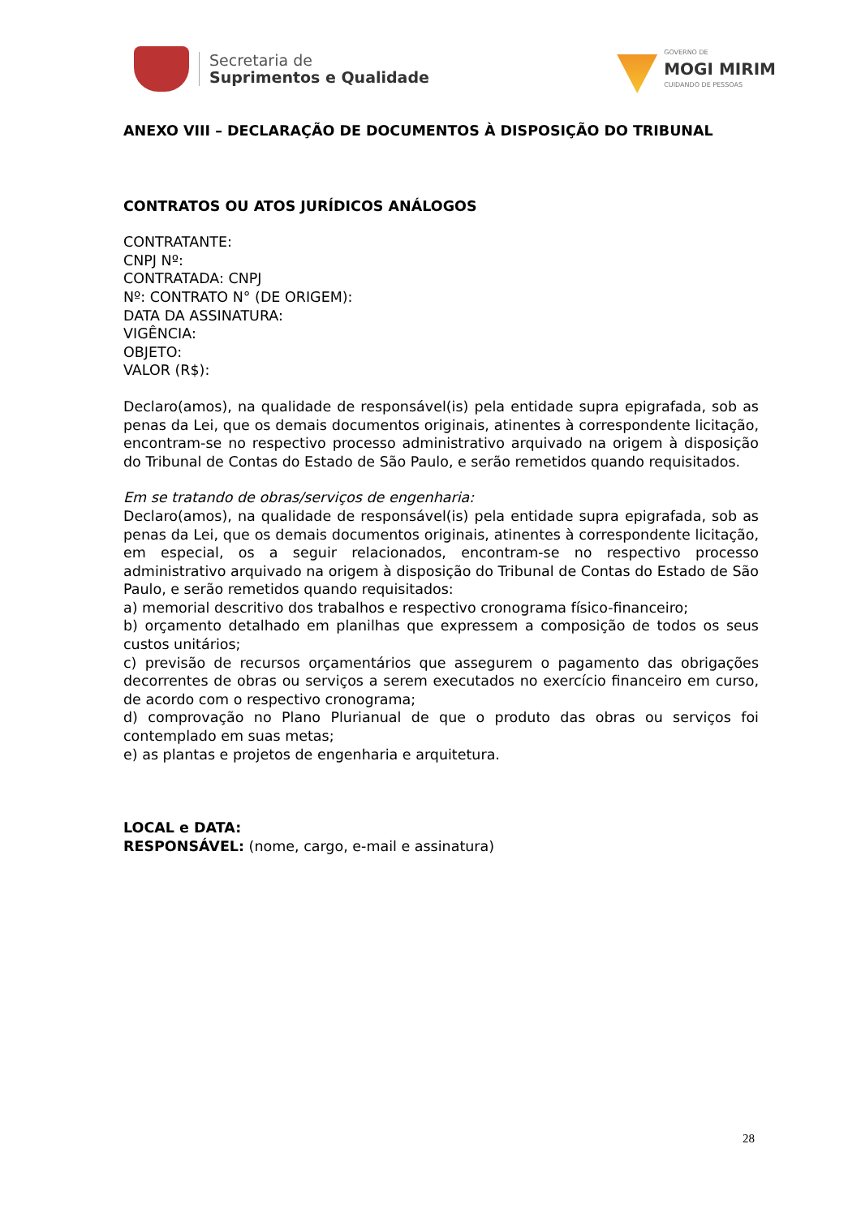Secretaria de
Suprimentos e Qualidade
GOVERNO DE
MOGI MIRIM
CUIDANDO DE PESSOAS
ANEXO VIII – DECLARAÇÃO DE DOCUMENTOS À DISPOSIÇÃO DO TRIBUNAL
CONTRATOS OU ATOS JURÍDICOS ANÁLOGOS
CONTRATANTE:
CNPJ Nº:
CONTRATADA: CNPJ
Nº: CONTRATO N° (DE ORIGEM):
DATA DA ASSINATURA:
VIGÊNCIA:
OBJETO:
VALOR (R$):
Declaro(amos), na qualidade de responsável(is) pela entidade supra epigrafada, sob as penas da Lei, que os demais documentos originais, atinentes à correspondente licitação, encontram-se no respectivo processo administrativo arquivado na origem à disposição do Tribunal de Contas do Estado de São Paulo, e serão remetidos quando requisitados.
Em se tratando de obras/serviços de engenharia:
Declaro(amos), na qualidade de responsável(is) pela entidade supra epigrafada, sob as penas da Lei, que os demais documentos originais, atinentes à correspondente licitação, em especial, os a seguir relacionados, encontram-se no respectivo processo administrativo arquivado na origem à disposição do Tribunal de Contas do Estado de São Paulo, e serão remetidos quando requisitados:
a) memorial descritivo dos trabalhos e respectivo cronograma físico-financeiro;
b) orçamento detalhado em planilhas que expressem a composição de todos os seus custos unitários;
c) previsão de recursos orçamentários que assegurem o pagamento das obrigações decorrentes de obras ou serviços a serem executados no exercício financeiro em curso, de acordo com o respectivo cronograma;
d) comprovação no Plano Plurianual de que o produto das obras ou serviços foi contemplado em suas metas;
e) as plantas e projetos de engenharia e arquitetura.
LOCAL e DATA:
RESPONSÁVEL: (nome, cargo, e-mail e assinatura)
28